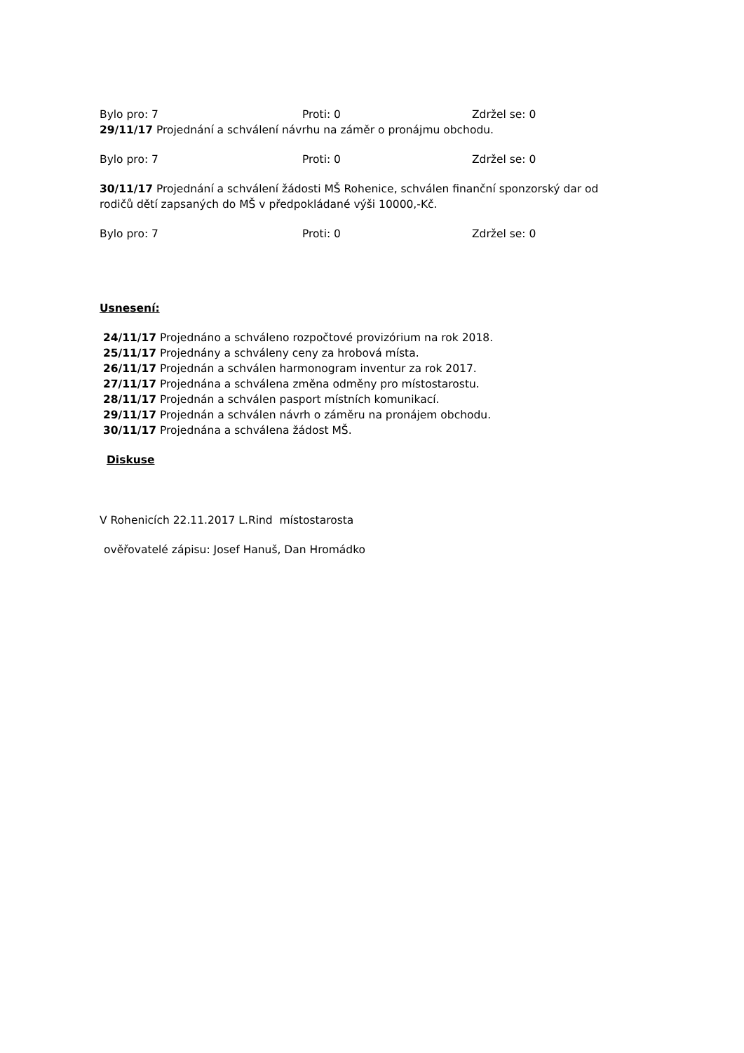Bylo pro: 7 Proti: 0 Zdržel se: 0
29/11/17 Projednání a schválení návrhu na záměr o pronájmu obchodu.
Bylo pro: 7 Proti: 0 Zdržel se: 0
30/11/17 Projednání a schválení žádosti MŠ Rohenice, schválen finanční sponzorský dar od rodičů dětí zapsaných do MŠ v předpokládané výši 10000,-Kč.
Bylo pro: 7 Proti: 0 Zdržel se: 0
Usnesení:
24/11/17 Projednáno a schváleno rozpočtové provizórium na rok 2018.
25/11/17 Projednány a schváleny ceny za hrobová místa.
26/11/17 Projednán a schválen harmonogram inventur za rok 2017.
27/11/17 Projednána a schválena změna odměny pro místostarostu.
28/11/17 Projednán a schválen pasport místních komunikací.
29/11/17 Projednán a schválen návrh o záměru na pronájem obchodu.
30/11/17 Projednána a schválena žádost MŠ.
Diskuse
V Rohenicích 22.11.2017 L.Rind místostarosta
ověřovatelé zápisu: Josef Hanuš, Dan Hromádko